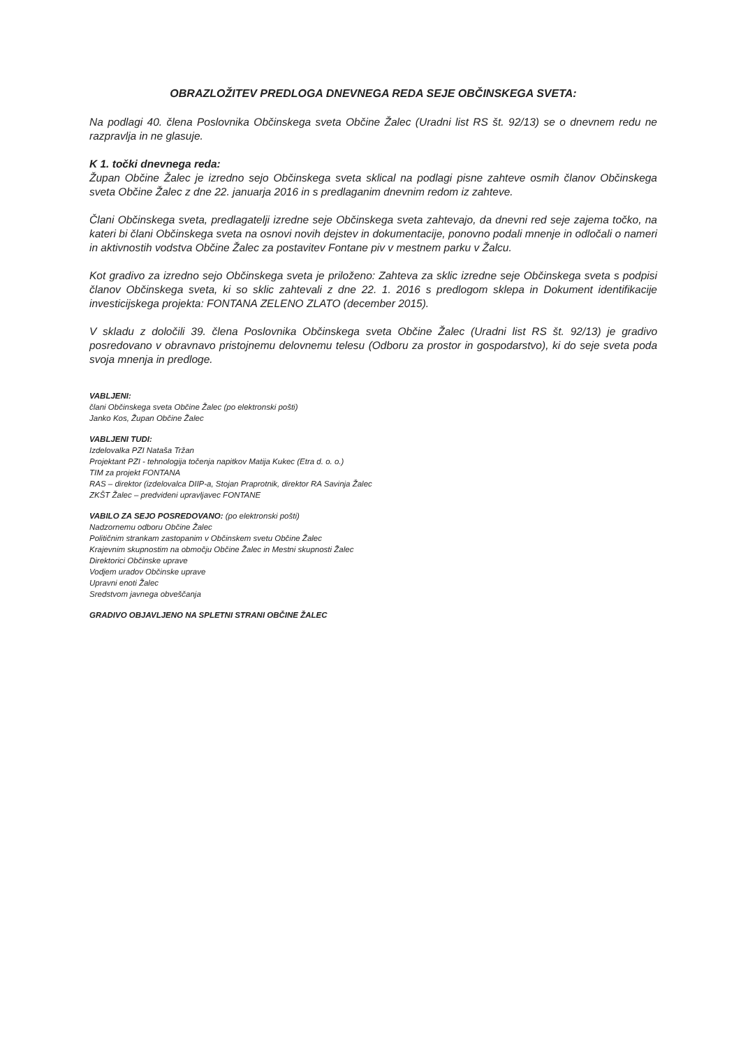OBRAZLOŽITEV PREDLOGA DNEVNEGA REDA SEJE OBČINSKEGA SVETA:
Na podlagi 40. člena Poslovnika Občinskega sveta Občine Žalec (Uradni list RS št. 92/13) se o dnevnem redu ne razpravlja in ne glasuje.
K 1. točki dnevnega reda:
Župan Občine Žalec je izredno sejo Občinskega sveta sklical na podlagi pisne zahteve osmih članov Občinskega sveta Občine Žalec z dne 22. januarja 2016 in s predlaganim dnevnim redom iz zahteve.
Člani Občinskega sveta, predlagatelji izredne seje Občinskega sveta zahtevajo, da dnevni red seje zajema točko, na kateri bi člani Občinskega sveta na osnovi novih dejstev in dokumentacije, ponovno podali mnenje in odločali o nameri in aktivnostih vodstva Občine Žalec za postavitev Fontane piv v mestnem parku v Žalcu.
Kot gradivo za izredno sejo Občinskega sveta je priloženo: Zahteva za sklic izredne seje Občinskega sveta s podpisi članov Občinskega sveta, ki so sklic zahtevali z dne 22. 1. 2016 s predlogom sklepa in Dokument identifikacije investicijskega projekta: FONTANA ZELENO ZLATO (december 2015).
V skladu z določili 39. člena Poslovnika Občinskega sveta Občine Žalec (Uradni list RS št. 92/13) je gradivo posredovano v obravnavo pristojnemu delovnemu telesu (Odboru za prostor in gospodarstvo), ki do seje sveta poda svoja mnenja in predloge.
VABLJENI:
člani Občinskega sveta Občine Žalec (po elektronski pošti)
Janko Kos, Župan Občine Žalec
VABLJENI TUDI:
Izdelovalka PZI Nataša Tržan
Projektant PZI - tehnologija točenja napitkov Matija Kukec (Etra d. o. o.)
TIM za projekt FONTANA
RAS – direktor (izdelovalca DIIP-a, Stojan Praprotnik, direktor RA Savinja Žalec
ZKŠT Žalec – predvideni upravljavec FONTANE
VABILO ZA SEJO POSREDOVANO: (po elektronski pošti)
Nadzornemu odboru Občine Žalec
Političnim strankam zastopanim v Občinskem svetu Občine Žalec
Krajevnim skupnostim na območju Občine Žalec in Mestni skupnosti Žalec
Direktorici Občinske uprave
Vodjem uradov Občinske uprave
Upravni enoti Žalec
Sredstvom javnega obveščanja
GRADIVO OBJAVLJENO NA SPLETNI STRANI OBČINE ŽALEC